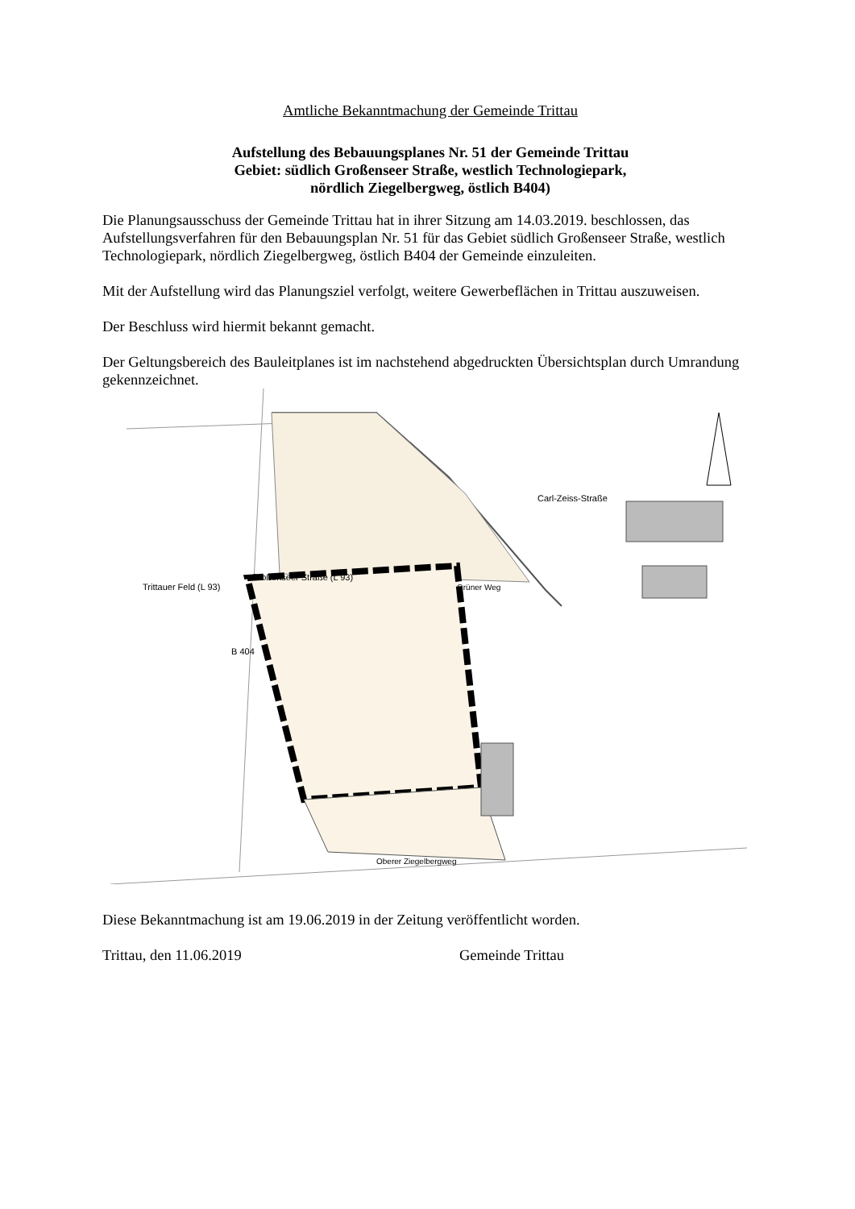Amtliche Bekanntmachung der Gemeinde Trittau
Aufstellung des Bebauungsplanes Nr. 51 der Gemeinde Trittau
Gebiet: südlich Großenseer Straße, westlich Technologiepark,
nördlich Ziegelbergweg, östlich B404)
Die Planungsausschuss der Gemeinde Trittau hat in ihrer Sitzung am 14.03.2019. beschlossen, das Aufstellungsverfahren für den Bebauungsplan Nr. 51 für das Gebiet südlich Großenseer Straße, westlich Technologiepark, nördlich Ziegelbergweg, östlich B404 der Gemeinde einzuleiten.
Mit der Aufstellung wird das Planungsziel verfolgt, weitere Gewerbeflächen in Trittau auszuweisen.
Der Beschluss wird hiermit bekannt gemacht.
Der Geltungsbereich des Bauleitplanes ist im nachstehend abgedruckten Übersichtsplan durch Umrandung gekennzeichnet.
Großenseer Straße (L 93)
Trittauer Feld (L 93)
B 404
Grüner Weg
Carl-Zeiss-Straße
Oberer Ziegelbergweg
Diese Bekanntmachung ist am 19.06.2019 in der Zeitung veröffentlicht worden.
Trittau, den 11.06.2019 Gemeinde Trittau